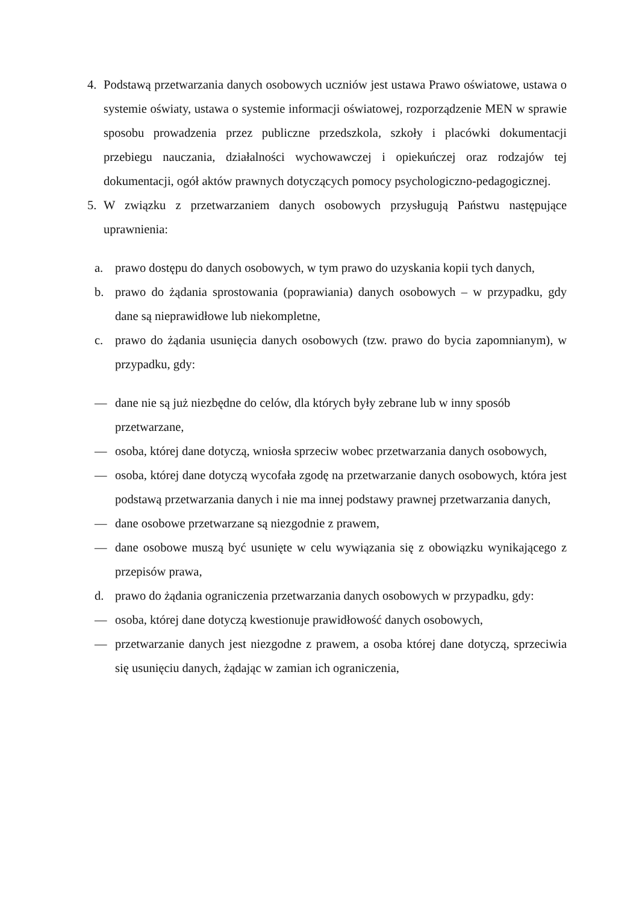4. Podstawą przetwarzania danych osobowych uczniów jest ustawa Prawo oświatowe, ustawa o systemie oświaty, ustawa o systemie informacji oświatowej, rozporządzenie MEN w sprawie sposobu prowadzenia przez publiczne przedszkola, szkoły i placówki dokumentacji przebiegu nauczania, działalności wychowawczej i opiekuńczej oraz rodzajów tej dokumentacji, ogół aktów prawnych dotyczących pomocy psychologiczno-pedagogicznej.
5. W związku z przetwarzaniem danych osobowych przysługują Państwu następujące uprawnienia:
a. prawo dostępu do danych osobowych, w tym prawo do uzyskania kopii tych danych,
b. prawo do żądania sprostowania (poprawiania) danych osobowych – w przypadku, gdy dane są nieprawidłowe lub niekompletne,
c. prawo do żądania usunięcia danych osobowych (tzw. prawo do bycia zapomnianym), w przypadku, gdy:
— dane nie są już niezbędne do celów, dla których były zebrane lub w inny sposób przetwarzane,
— osoba, której dane dotyczą, wniosła sprzeciw wobec przetwarzania danych osobowych,
— osoba, której dane dotyczą wycofała zgodę na przetwarzanie danych osobowych, która jest podstawą przetwarzania danych i nie ma innej podstawy prawnej przetwarzania danych,
— dane osobowe przetwarzane są niezgodnie z prawem,
— dane osobowe muszą być usunięte w celu wywiązania się z obowiązku wynikającego z przepisów prawa,
d. prawo do żądania ograniczenia przetwarzania danych osobowych w przypadku, gdy:
— osoba, której dane dotyczą kwestionuje prawidłowość danych osobowych,
— przetwarzanie danych jest niezgodne z prawem, a osoba której dane dotyczą, sprzeciwia się usunięciu danych, żądając w zamian ich ograniczenia,